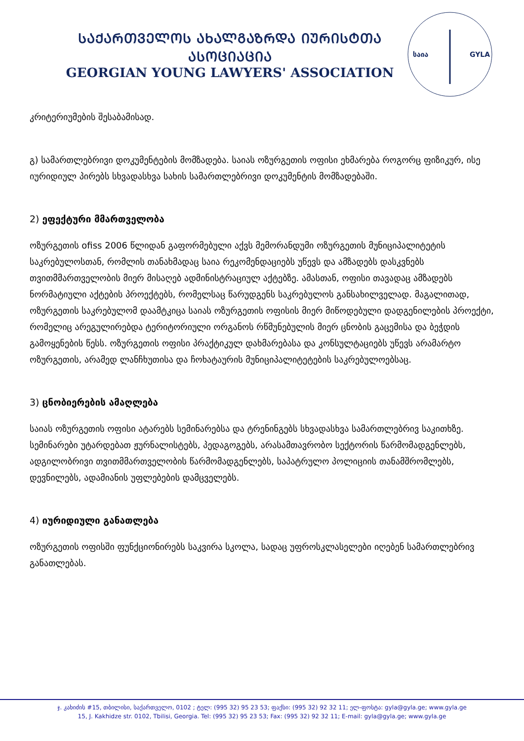ᲡᲐᲥᲐᲠᲗᲕᲔᲚᲝᲡ ᲐᲮᲐᲚᲒᲐᲖᲠᲓᲐ ᲘᲣᲠᲘᲡᲢᲗᲐ ᲐᲡᲝᲪᲘᲐᲪᲘᲐ
GEORGIAN YOUNG LAWYERS' ASSOCIATION
საია
GYLA
კრიტერიუმების შესაბამისად.
გ) სამართლებრივი დოკუმენტების მომზადება. საიას ოზურგეთის ოფისი ეხმარება როგორც ფიზიკურ, ისე იურიდიულ პირებს სხვადასხვა სახის სამართლებრივი დოკუმენტის მომზადებაში.
2) ეფექტური მმართველობა
ოზურგეთის ofiss 2006 წლიდან გაფორმებული აქვს მემორანდუმი ოზურგეთის მუნიციპალიტეტის საკრებულოსთან, რომლის თანახმადაც საია რეკომენდაციებს უწევს და ამზადებს დასკვნებს თვითმმართველობის მიერ მისაღებ ადმინისტრაციულ აქტებზე. ამასთან, ოფისი თავადაც ამზადებს ნორმატიული აქტების პროექტებს, რომელსაც წარუდგენს საკრებულოს განსახილველად. მაგალითად, ოზურგეთის საკრებულომ დაამტკიცა საიას ოზურგეთის ოფისის მიერ მიწოდებული დადგენილების პროექტი, რომელიც არეგულირებდა ტერიტორიული ორგანოს რწმუნებულის მიერ ცნობის გაცემისა და ბეჭდის გამოყენების წესს. ოზურგეთის ოფისი პრაქტიკულ დახმარებასა და კონსულტაციებს უწევს არამარტო ოზურგეთის, არამედ ლანჩხუთისა და ჩოხატაურის მუნიციპალიტეტების საკრებულოებსაც.
3) ცნობიერების ამაღლება
საიას ოზურგეთის ოფისი ატარებს სემინარებსა და ტრენინგებს სხვადასხვა სამართლებრივ საკითხზე. სემინარები უტარდებათ ჟურნალისტებს, პედაგოგებს, არასამთავრობო სექტორის წარმომადგენლებს, ადგილობრივი თვითმმართველობის წარმომადგენლებს, საპატრულო პოლიციის თანამშრომლებს, დევნილებს, ადამიანის უფლებების დამცველებს.
4) იურიდიული განათლება
ოზურგეთის ოფისში ფუნქციონირებს საკვირა სკოლა, სადაც უფროსკლასელები იღებენ სამართლებრივ განათლებას.
ჯ. კახიძის #15, თბილისი, საქართველო, 0102 ; ტელ: (995 32) 95 23 53; ფაქსი: (995 32) 92 32 11; ელ-ფოსტა: gyla@gyla.ge; www.gyla.ge
15, J. Kakhidze str. 0102, Tbilisi, Georgia. Tel: (995 32) 95 23 53; Fax: (995 32) 92 32 11; E-mail: gyla@gyla.ge; www.gyla.ge